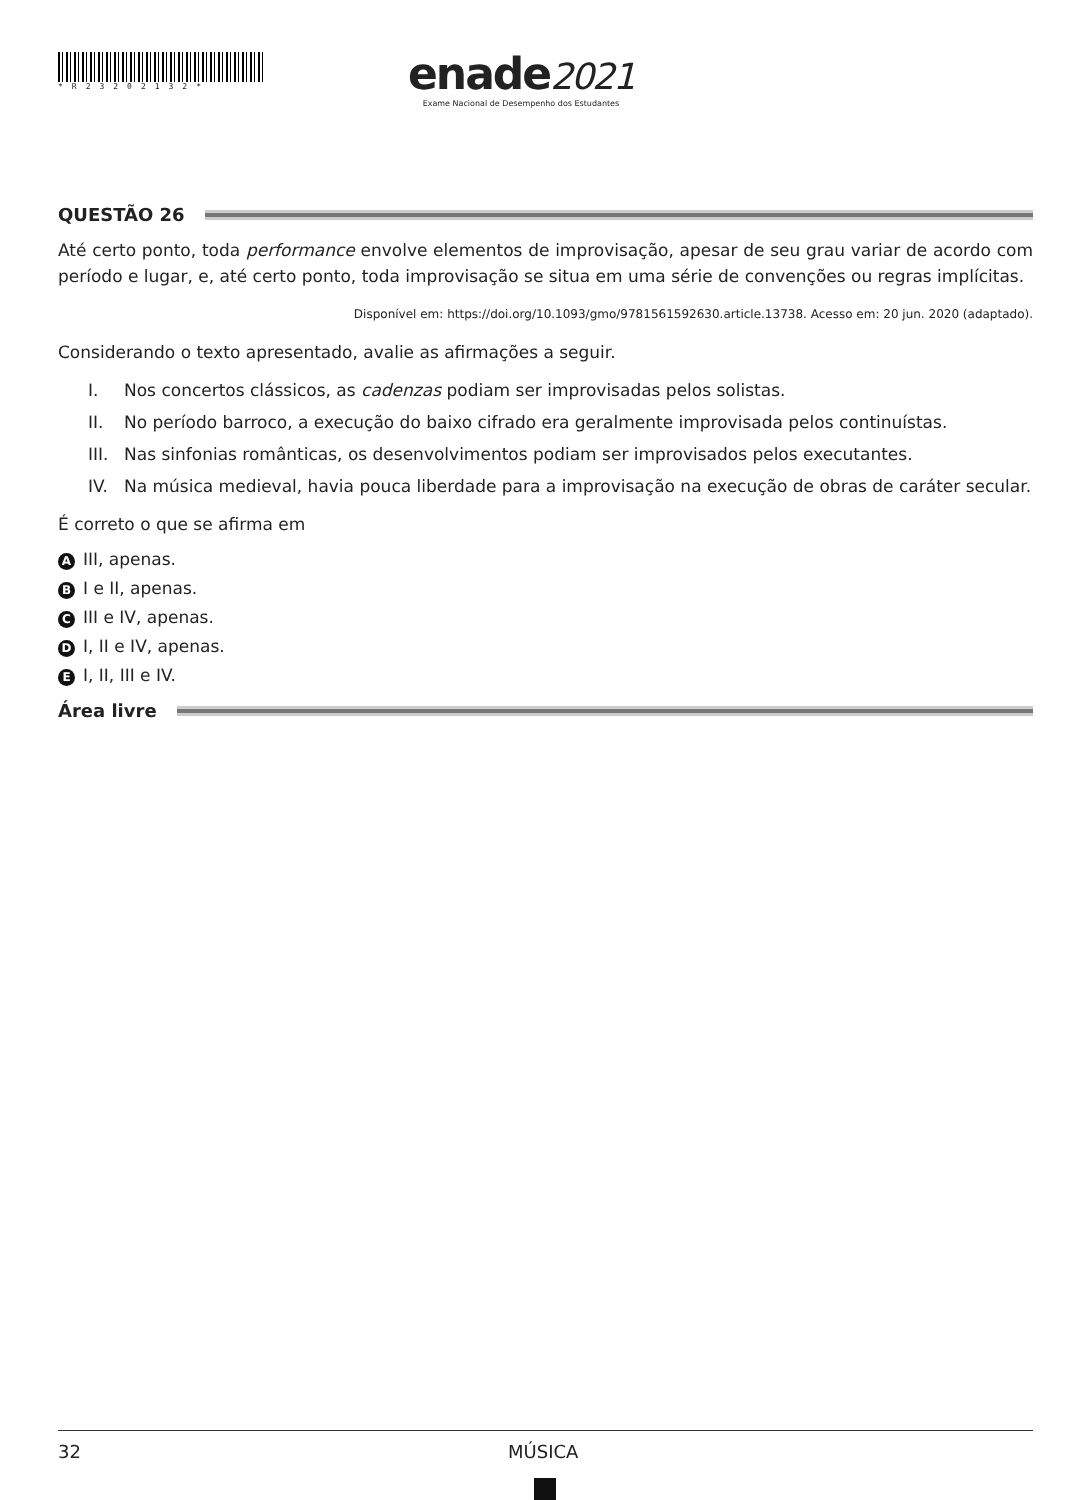*R23202132*
enade2021
Exame Nacional de Desempenho dos Estudantes
QUESTÃO 26
Até certo ponto, toda performance envolve elementos de improvisação, apesar de seu grau variar de acordo com período e lugar, e, até certo ponto, toda improvisação se situa em uma série de convenções ou regras implícitas.
Disponível em: https://doi.org/10.1093/gmo/9781561592630.article.13738. Acesso em: 20 jun. 2020 (adaptado).
Considerando o texto apresentado, avalie as afirmações a seguir.
I. Nos concertos clássicos, as cadenzas podiam ser improvisadas pelos solistas.
II. No período barroco, a execução do baixo cifrado era geralmente improvisada pelos continuístas.
III. Nas sinfonias românticas, os desenvolvimentos podiam ser improvisados pelos executantes.
IV. Na música medieval, havia pouca liberdade para a improvisação na execução de obras de caráter secular.
É correto o que se afirma em
A III, apenas.
B I e II, apenas.
C III e IV, apenas.
D I, II e IV, apenas.
E I, II, III e IV.
Área livre
32 MÚSICA